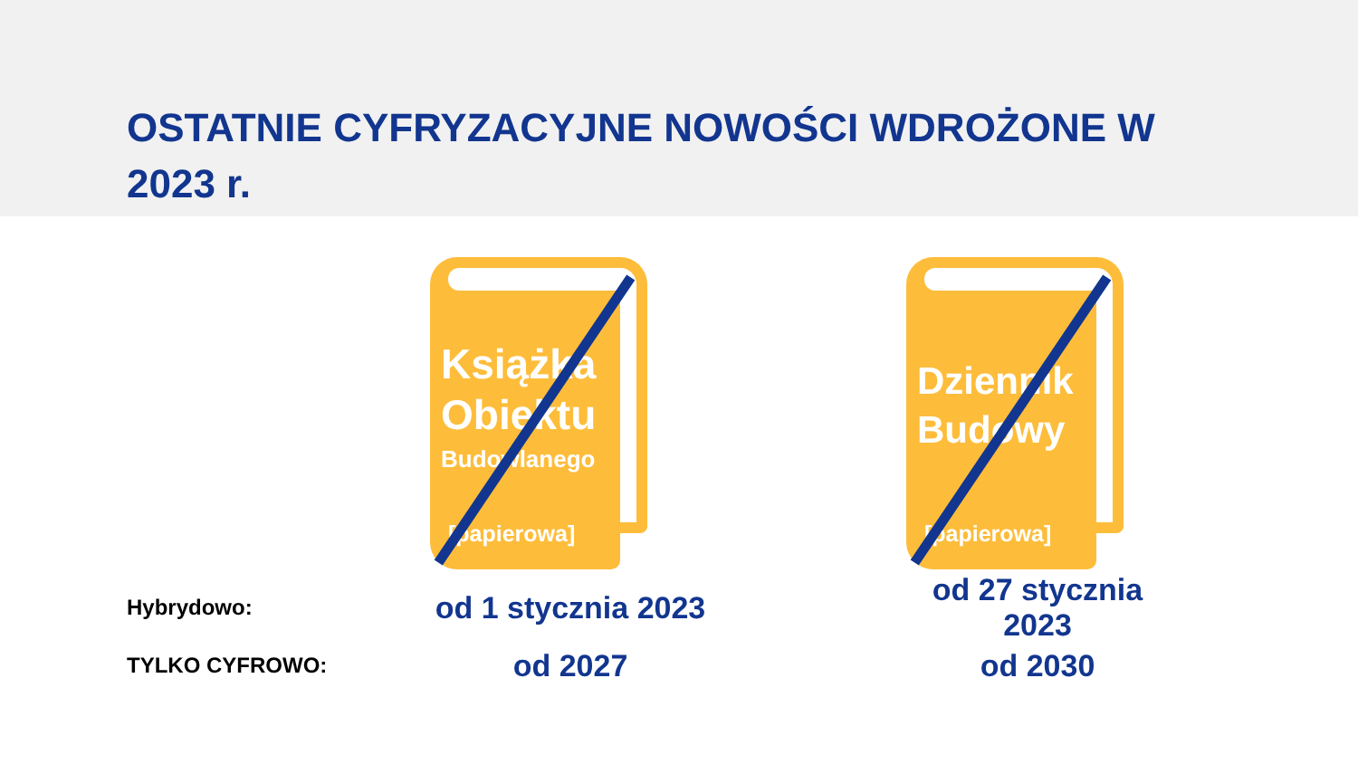OSTATNIE CYFRYZACYJNE NOWOŚCI WDROŻONE W 2023 r.
Książka
Obiektu
Budowlanego
[papierowa]
Dziennik
Budowy
[papierowa]
Hybrydowo:
od 1 stycznia 2023
od 27 stycznia 2023
TYLKO CYFROWO:
od 2027 od 2030